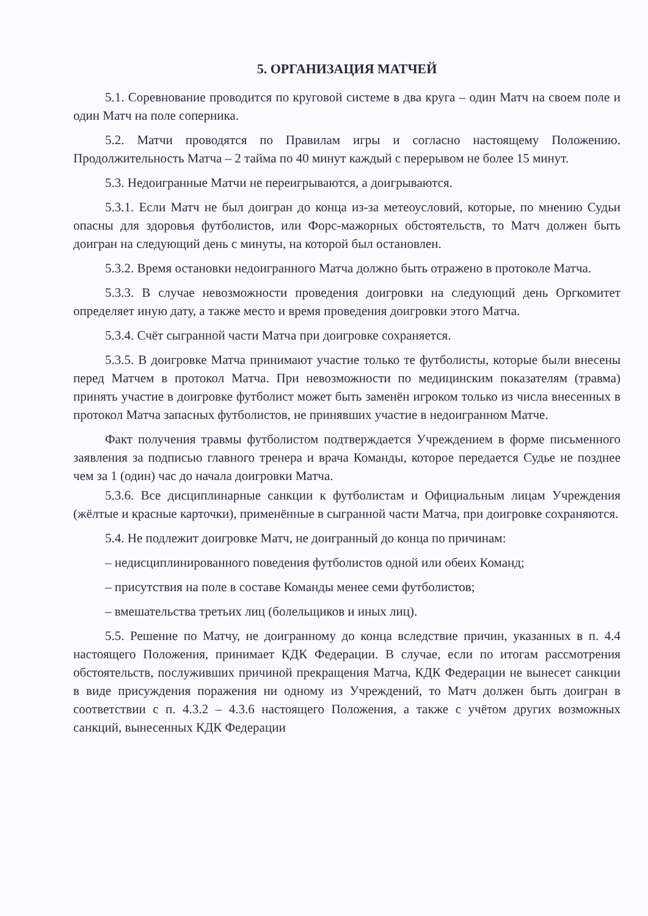5. ОРГАНИЗАЦИЯ МАТЧЕЙ
5.1. Соревнование проводится по круговой системе в два круга – один Матч на своем поле и один Матч на поле соперника.
5.2. Матчи проводятся по Правилам игры и согласно настоящему Положению. Продолжительность Матча – 2 тайма по 40 минут каждый с перерывом не более 15 минут.
5.3. Недоигранные Матчи не переигрываются, а доигрываются.
5.3.1. Если Матч не был доигран до конца из-за метеоусловий, которые, по мнению Судьи опасны для здоровья футболистов, или Форс-мажорных обстоятельств, то Матч должен быть доигран на следующий день с минуты, на которой был остановлен.
5.3.2. Время остановки недоигранного Матча должно быть отражено в протоколе Матча.
5.3.3. В случае невозможности проведения доигровки на следующий день Оргкомитет определяет иную дату, а также место и время проведения доигровки этого Матча.
5.3.4. Счёт сыгранной части Матча при доигровке сохраняется.
5.3.5. В доигровке Матча принимают участие только те футболисты, которые были внесены перед Матчем в протокол Матча. При невозможности по медицинским показателям (травма) принять участие в доигровке футболист может быть заменён игроком только из числа внесенных в протокол Матча запасных футболистов, не принявших участие в недоигранном Матче.
Факт получения травмы футболистом подтверждается Учреждением в форме письменного заявления за подписью главного тренера и врача Команды, которое передается Судье не позднее чем за 1 (один) час до начала доигровки Матча.
5.3.6. Все дисциплинарные санкции к футболистам и Официальным лицам Учреждения (жёлтые и красные карточки), применённые в сыгранной части Матча, при доигровке сохраняются.
5.4. Не подлежит доигровке Матч, не доигранный до конца по причинам:
– недисциплинированного поведения футболистов одной или обеих Команд;
– присутствия на поле в составе Команды менее семи футболистов;
– вмешательства третьих лиц (болельщиков и иных лиц).
5.5. Решение по Матчу, не доигранному до конца вследствие причин, указанных в п. 4.4 настоящего Положения, принимает КДК Федерации. В случае, если по итогам рассмотрения обстоятельств, послуживших причиной прекращения Матча, КДК Федерации не вынесет санкции в виде присуждения поражения ни одному из Учреждений, то Матч должен быть доигран в соответствии с п. 4.3.2 – 4.3.6 настоящего Положения, а также с учётом других возможных санкций, вынесенных КДК Федерации